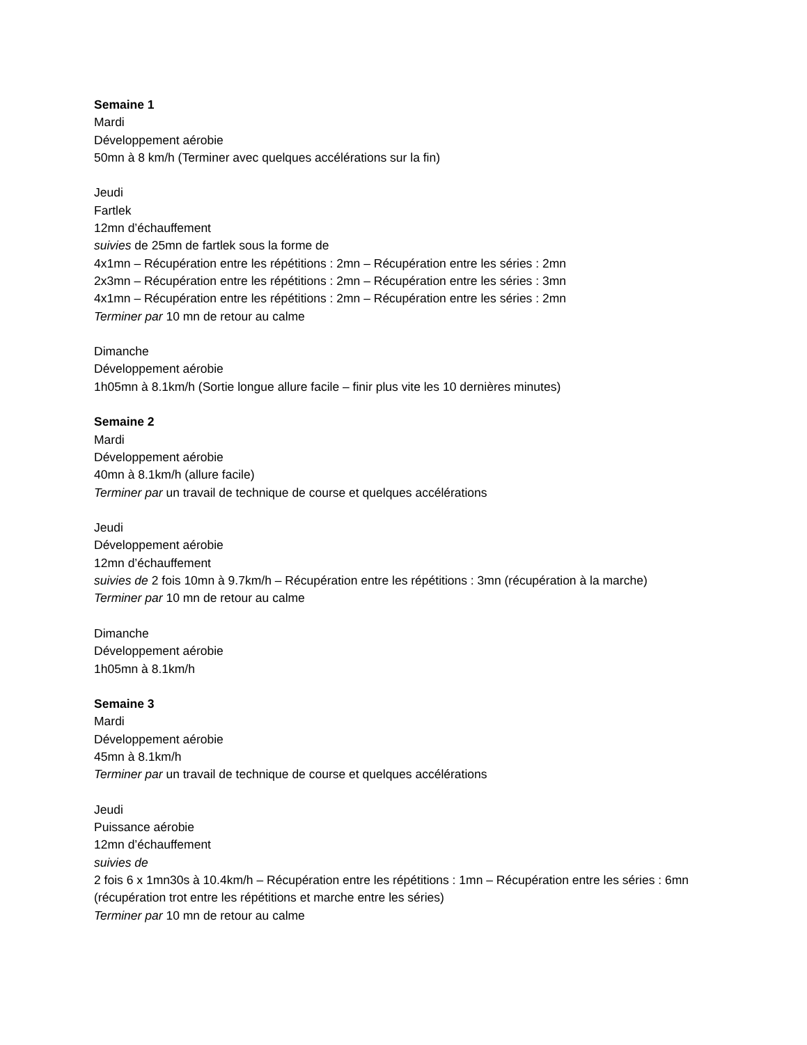Semaine 1
Mardi
Développement aérobie
50mn à 8 km/h (Terminer avec quelques accélérations sur la fin)
Jeudi
Fartlek
12mn d’échauffement
suivies de 25mn de fartlek sous la forme de
4x1mn – Récupération entre les répétitions : 2mn – Récupération entre les séries : 2mn
2x3mn – Récupération entre les répétitions : 2mn – Récupération entre les séries : 3mn
4x1mn – Récupération entre les répétitions : 2mn – Récupération entre les séries : 2mn
Terminer par 10 mn de retour au calme
Dimanche
Développement aérobie
1h05mn à 8.1km/h (Sortie longue allure facile – finir plus vite les 10 dernières minutes)
Semaine 2
Mardi
Développement aérobie
40mn à 8.1km/h (allure facile)
Terminer par un travail de technique de course et quelques accélérations
Jeudi
Développement aérobie
12mn d’échauffement
suivies de 2 fois 10mn à 9.7km/h – Récupération entre les répétitions : 3mn (récupération à la marche)
Terminer par 10 mn de retour au calme
Dimanche
Développement aérobie
1h05mn à 8.1km/h
Semaine 3
Mardi
Développement aérobie
45mn à 8.1km/h
Terminer par un travail de technique de course et quelques accélérations
Jeudi
Puissance aérobie
12mn d’échauffement
suivies de
2 fois 6 x 1mn30s à 10.4km/h – Récupération entre les répétitions : 1mn – Récupération entre les séries : 6mn (récupération trot entre les répétitions et marche entre les séries)
Terminer par 10 mn de retour au calme